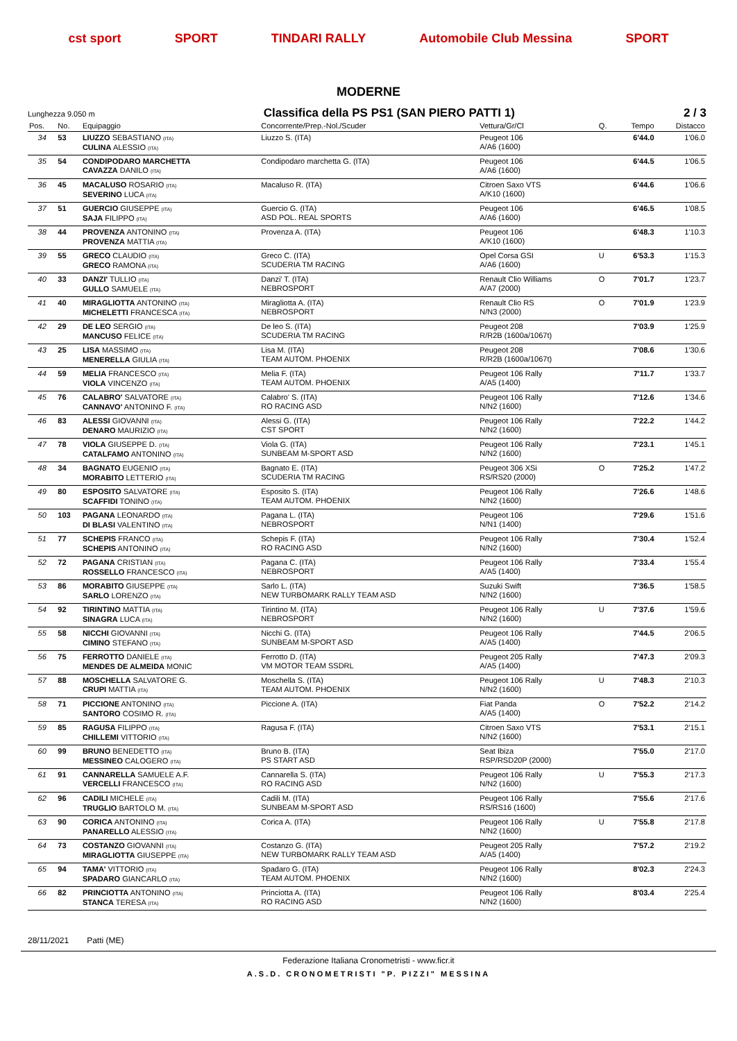cst sport SPORT TINDARI RALLY Automobile Club Messina SPORT
MODERNE
Lunghezza 9.050 m Classifica della PS PS1 (SAN PIERO PATTI 1) 2 / 3
| Pos. | No. | Equipaggio | Concorrente/Prep.-Nol./Scuder | Vettura/Gr/Cl | Q. | Tempo | Distacco |
| --- | --- | --- | --- | --- | --- | --- | --- |
| 34 | 53 | LIUZZO SEBASTIANO (ITA) CULINA ALESSIO (ITA) | Liuzzo S. (ITA) | Peugeot 106 A/A6 (1600) | | 6'44.0 | 1'06.0 |
| 35 | 54 | CONDIPODARO MARCHETTA CAVAZZA DANILO (ITA) | Condipodaro marchetta G. (ITA) | Peugeot 106 A/A6 (1600) | | 6'44.5 | 1'06.5 |
| 36 | 45 | MACALUSO ROSARIO (ITA) SEVERINO LUCA (ITA) | Macaluso R. (ITA) | Citroen Saxo VTS A/K10 (1600) | | 6'44.6 | 1'06.6 |
| 37 | 51 | GUERCIO GIUSEPPE (ITA) SAJA FILIPPO (ITA) | Guercio G. (ITA) ASD POL. REAL SPORTS | Peugeot 106 A/A6 (1600) | | 6'46.5 | 1'08.5 |
| 38 | 44 | PROVENZA ANTONINO (ITA) PROVENZA MATTIA (ITA) | Provenza A. (ITA) | Peugeot 106 A/K10 (1600) | | 6'48.3 | 1'10.3 |
| 39 | 55 | GRECO CLAUDIO (ITA) GRECO RAMONA (ITA) | Greco C. (ITA) SCUDERIA TM RACING | Opel Corsa GSI A/A6 (1600) | U | 6'53.3 | 1'15.3 |
| 40 | 33 | DANZI' TULLIO (ITA) GULLO SAMUELE (ITA) | Danzi' T. (ITA) NEBROSPORT | Renault Clio Williams A/A7 (2000) | O | 7'01.7 | 1'23.7 |
| 41 | 40 | MIRAGLIOTTA ANTONINO (ITA) MICHELETTI FRANCESCA (ITA) | Miragliotta A. (ITA) NEBROSPORT | Renault Clio RS N/N3 (2000) | O | 7'01.9 | 1'23.9 |
| 42 | 29 | DE LEO SERGIO (ITA) MANCUSO FELICE (ITA) | De leo S. (ITA) SCUDERIA TM RACING | Peugeot 208 R/R2B (1600a/1067t) | | 7'03.9 | 1'25.9 |
| 43 | 25 | LISA MASSIMO (ITA) MENERELLA GIULIA (ITA) | Lisa M. (ITA) TEAM AUTOM. PHOENIX | Peugeot 208 R/R2B (1600a/1067t) | | 7'08.6 | 1'30.6 |
| 44 | 59 | MELIA FRANCESCO (ITA) VIOLA VINCENZO (ITA) | Melia F. (ITA) TEAM AUTOM. PHOENIX | Peugeot 106 Rally A/A5 (1400) | | 7'11.7 | 1'33.7 |
| 45 | 76 | CALABRO' SALVATORE (ITA) CANNAVO' ANTONINO F. (ITA) | Calabro' S. (ITA) RO RACING ASD | Peugeot 106 Rally N/N2 (1600) | | 7'12.6 | 1'34.6 |
| 46 | 83 | ALESSI GIOVANNI (ITA) DENARO MAURIZIO (ITA) | Alessi G. (ITA) CST SPORT | Peugeot 106 Rally N/N2 (1600) | | 7'22.2 | 1'44.2 |
| 47 | 78 | VIOLA GIUSEPPE D. (ITA) CATALFAMO ANTONINO (ITA) | Viola G. (ITA) SUNBEAM M-SPORT ASD | Peugeot 106 Rally N/N2 (1600) | | 7'23.1 | 1'45.1 |
| 48 | 34 | BAGNATO EUGENIO (ITA) MORABITO LETTERIO (ITA) | Bagnato E. (ITA) SCUDERIA TM RACING | Peugeot 306 XSi RS/RS20 (2000) | O | 7'25.2 | 1'47.2 |
| 49 | 80 | ESPOSITO SALVATORE (ITA) SCAFFIDI TONINO (ITA) | Esposito S. (ITA) TEAM AUTOM. PHOENIX | Peugeot 106 Rally N/N2 (1600) | | 7'26.6 | 1'48.6 |
| 50 | 103 | PAGANA LEONARDO (ITA) DI BLASI VALENTINO (ITA) | Pagana L. (ITA) NEBROSPORT | Peugeot 106 N/N1 (1400) | | 7'29.6 | 1'51.6 |
| 51 | 77 | SCHEPIS FRANCO (ITA) SCHEPIS ANTONINO (ITA) | Schepis F. (ITA) RO RACING ASD | Peugeot 106 Rally N/N2 (1600) | | 7'30.4 | 1'52.4 |
| 52 | 72 | PAGANA CRISTIAN (ITA) ROSSELLO FRANCESCO (ITA) | Pagana C. (ITA) NEBROSPORT | Peugeot 106 Rally A/A5 (1400) | | 7'33.4 | 1'55.4 |
| 53 | 86 | MORABITO GIUSEPPE (ITA) SARLO LORENZO (ITA) | Sarlo L. (ITA) NEW TURBOMARK RALLY TEAM ASD | Suzuki Swift N/N2 (1600) | | 7'36.5 | 1'58.5 |
| 54 | 92 | TIRINTINO MATTIA (ITA) SINAGRA LUCA (ITA) | Tirintino M. (ITA) NEBROSPORT | Peugeot 106 Rally N/N2 (1600) | U | 7'37.6 | 1'59.6 |
| 55 | 58 | NICCHI GIOVANNI (ITA) CIMINO STEFANO (ITA) | Nicchi G. (ITA) SUNBEAM M-SPORT ASD | Peugeot 106 Rally A/A5 (1400) | | 7'44.5 | 2'06.5 |
| 56 | 75 | FERROTTO DANIELE (ITA) MENDES DE ALMEIDA MONIC | Ferrotto D. (ITA) VM MOTOR TEAM SSDRL | Peugeot 205 Rally A/A5 (1400) | | 7'47.3 | 2'09.3 |
| 57 | 88 | MOSCHELLA SALVATORE G. CRUPI MATTIA (ITA) | Moschella S. (ITA) TEAM AUTOM. PHOENIX | Peugeot 106 Rally N/N2 (1600) | U | 7'48.3 | 2'10.3 |
| 58 | 71 | PICCIONE ANTONINO (ITA) SANTORO COSIMO R. (ITA) | Piccione A. (ITA) | Fiat Panda A/A5 (1400) | O | 7'52.2 | 2'14.2 |
| 59 | 85 | RAGUSA FILIPPO (ITA) CHILLEMI VITTORIO (ITA) | Ragusa F. (ITA) | Citroen Saxo VTS N/N2 (1600) | | 7'53.1 | 2'15.1 |
| 60 | 99 | BRUNO BENEDETTO (ITA) MESSINEO CALOGERO (ITA) | Bruno B. (ITA) PS START ASD | Seat Ibiza RSP/RSD20P (2000) | | 7'55.0 | 2'17.0 |
| 61 | 91 | CANNARELLA SAMUELE A.F. VERCELLI FRANCESCO (ITA) | Cannarella S. (ITA) RO RACING ASD | Peugeot 106 Rally N/N2 (1600) | U | 7'55.3 | 2'17.3 |
| 62 | 96 | CADILI MICHELE (ITA) TRUGLIO BARTOLO M. (ITA) | Cadili M. (ITA) SUNBEAM M-SPORT ASD | Peugeot 106 Rally RS/RS16 (1600) | | 7'55.6 | 2'17.6 |
| 63 | 90 | CORICA ANTONINO (ITA) PANARELLO ALESSIO (ITA) | Corica A. (ITA) | Peugeot 106 Rally N/N2 (1600) | U | 7'55.8 | 2'17.8 |
| 64 | 73 | COSTANZO GIOVANNI (ITA) MIRAGLIOTTA GIUSEPPE (ITA) | Costanzo G. (ITA) NEW TURBOMARK RALLY TEAM ASD | Peugeot 205 Rally A/A5 (1400) | | 7'57.2 | 2'19.2 |
| 65 | 94 | TAMA' VITTORIO (ITA) SPADARO GIANCARLO (ITA) | Spadaro G. (ITA) TEAM AUTOM. PHOENIX | Peugeot 106 Rally N/N2 (1600) | | 8'02.3 | 2'24.3 |
| 66 | 82 | PRINCIOTTA ANTONINO (ITA) STANCA TERESA (ITA) | Princiotta A. (ITA) RO RACING ASD | Peugeot 106 Rally N/N2 (1600) | | 8'03.4 | 2'25.4 |
28/11/2021 Patti (ME)
Federazione Italiana Cronometristi - www.ficr.it
A.S.D. CRONOMETRISTI "P. PIZZI" MESSINA